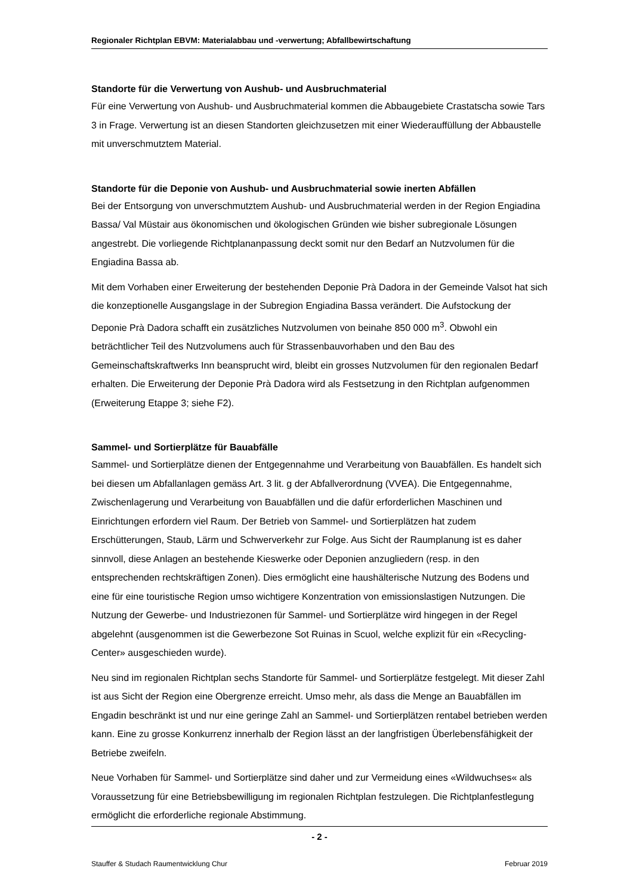Regionaler Richtplan EBVM: Materialabbau und -verwertung; Abfallbewirtschaftung
Standorte für die Verwertung von Aushub- und Ausbruchmaterial
Für eine Verwertung von Aushub- und Ausbruchmaterial kommen die Abbaugebiete Crastatscha sowie Tars 3 in Frage. Verwertung ist an diesen Standorten gleichzusetzen mit einer Wiederauffüllung der Abbaustelle mit unverschmutztem Material.
Standorte für die Deponie von Aushub- und Ausbruchmaterial sowie inerten Abfällen
Bei der Entsorgung von unverschmutztem Aushub- und Ausbruchmaterial werden in der Region Engiadina Bassa/ Val Müstair aus ökonomischen und ökologischen Gründen wie bisher subregionale Lösungen angestrebt. Die vorliegende Richtplananpassung deckt somit nur den Bedarf an Nutzvolumen für die Engiadina Bassa ab.
Mit dem Vorhaben einer Erweiterung der bestehenden Deponie Prà Dadora in der Gemeinde Valsot hat sich die konzeptionelle Ausgangslage in der Subregion Engiadina Bassa verändert. Die Aufstockung der Deponie Prà Dadora schafft ein zusätzliches Nutzvolumen von beinahe 850 000 m<sup>3</sup>. Obwohl ein beträchtlicher Teil des Nutzvolumens auch für Strassenbauvorhaben und den Bau des Gemeinschaftskraftwerks Inn beansprucht wird, bleibt ein grosses Nutzvolumen für den regionalen Bedarf erhalten. Die Erweiterung der Deponie Prà Dadora wird als Festsetzung in den Richtplan aufgenommen (Erweiterung Etappe 3; siehe F2).
Sammel- und Sortierplätze für Bauabfälle
Sammel- und Sortierplätze dienen der Entgegennahme und Verarbeitung von Bauabfällen. Es handelt sich bei diesen um Abfallanlagen gemäss Art. 3 lit. g der Abfallverordnung (VVEA). Die Entgegennahme, Zwischenlagerung und Verarbeitung von Bauabfällen und die dafür erforderlichen Maschinen und Einrichtungen erfordern viel Raum. Der Betrieb von Sammel- und Sortierplätzen hat zudem Erschütterungen, Staub, Lärm und Schwerverkehr zur Folge. Aus Sicht der Raumplanung ist es daher sinnvoll, diese Anlagen an bestehende Kieswerke oder Deponien anzugliedern (resp. in den entsprechenden rechtskräftigen Zonen). Dies ermöglicht eine haushälterische Nutzung des Bodens und eine für eine touristische Region umso wichtigere Konzentration von emissionslastigen Nutzungen. Die Nutzung der Gewerbe- und Industriezonen für Sammel- und Sortierplätze wird hingegen in der Regel abgelehnt (ausgenommen ist die Gewerbezone Sot Ruinas in Scuol, welche explizit für ein «Recycling-Center» ausgeschieden wurde).
Neu sind im regionalen Richtplan sechs Standorte für Sammel- und Sortierplätze festgelegt. Mit dieser Zahl ist aus Sicht der Region eine Obergrenze erreicht. Umso mehr, als dass die Menge an Bauabfällen im Engadin beschränkt ist und nur eine geringe Zahl an Sammel- und Sortierplätzen rentabel betrieben werden kann. Eine zu grosse Konkurrenz innerhalb der Region lässt an der langfristigen Überlebensfähigkeit der Betriebe zweifeln.
Neue Vorhaben für Sammel- und Sortierplätze sind daher und zur Vermeidung eines «Wildwuchses« als Voraussetzung für eine Betriebsbewilligung im regionalen Richtplan festzulegen. Die Richtplanfestlegung ermöglicht die erforderliche regionale Abstimmung.
- 2 -
Stauffer & Studach Raumentwicklung Chur Februar 2019